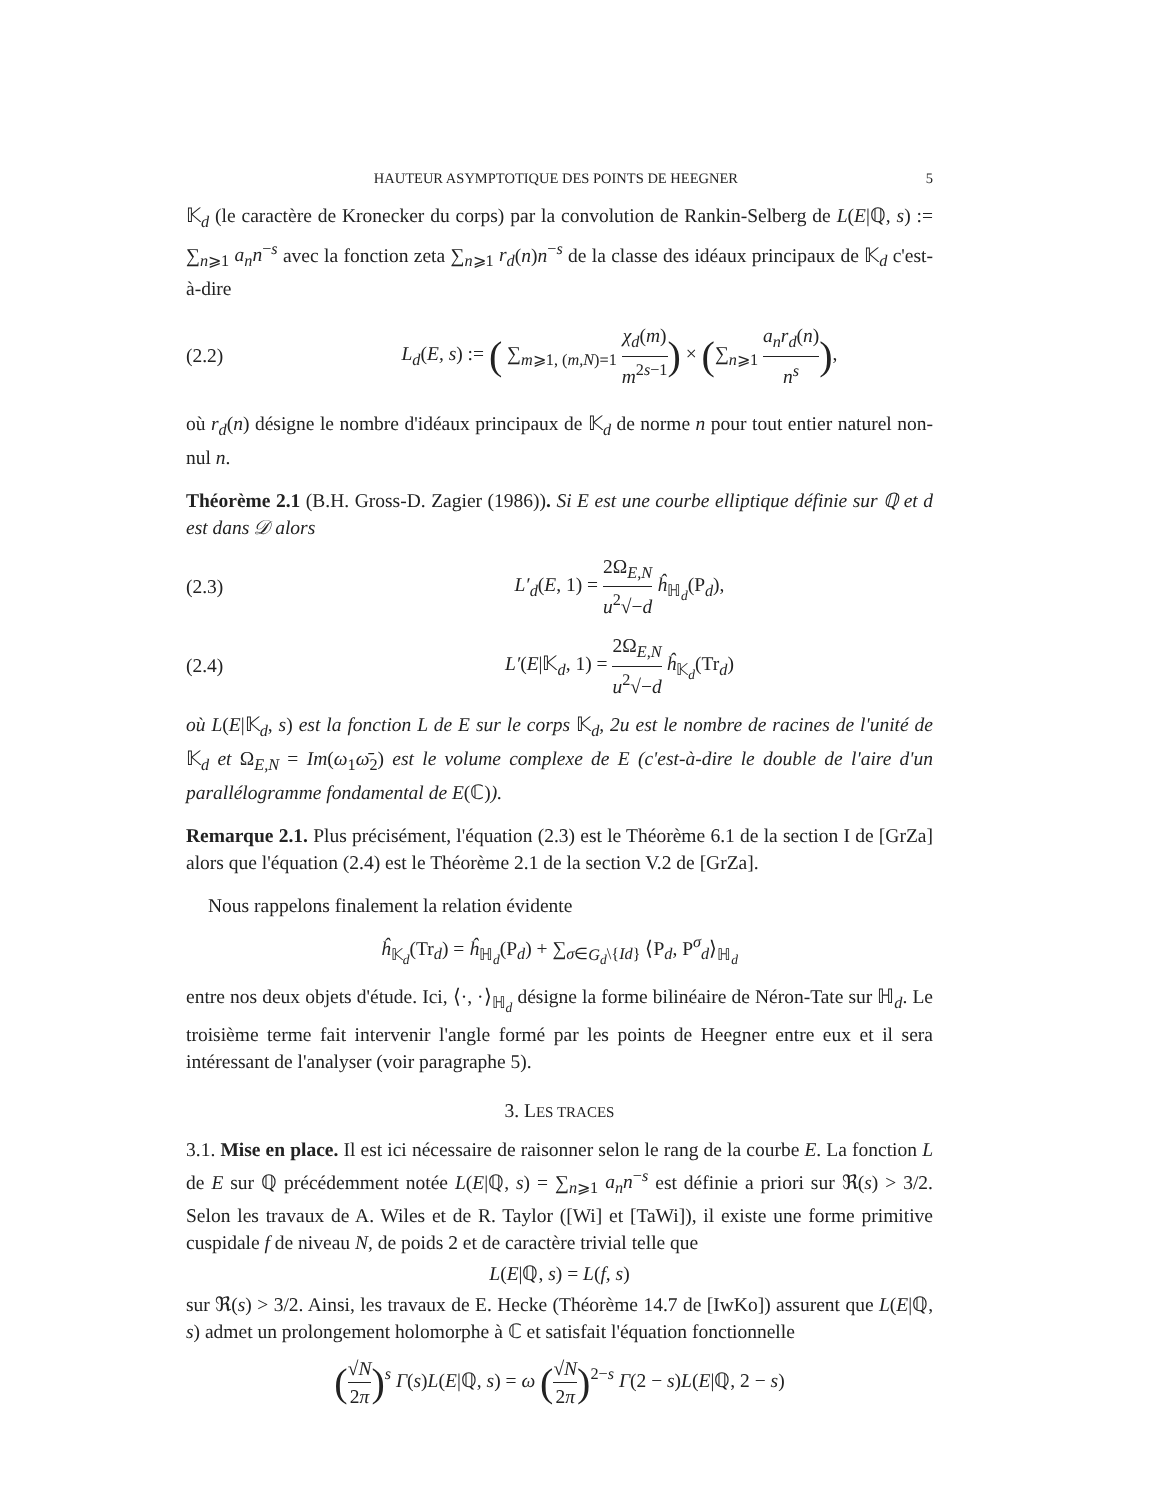HAUTEUR ASYMPTOTIQUE DES POINTS DE HEEGNER 5
𝕂<sub>d</sub> (le caractère de Kronecker du corps) par la convolution de Rankin-Selberg de L(E|ℚ, s) := ∑<sub>n⩾1</sub> a<sub>n</sub>n<sup>−s</sup> avec la fonction zeta ∑<sub>n⩾1</sub> r<sub>d</sub>(n)n<sup>−s</sup> de la classe des idéaux principaux de 𝕂<sub>d</sub> c'est-à-dire
(2.2) L<sub>d</sub>(E, s) := ( ∑<sub>m⩾1, (m,N)=1</sub> χ<sub>d</sub>(m) m<sup>2s−1</sup>) × (∑<sub>n⩾1</sub> a<sub>n</sub>r<sub>d</sub>(n) n<sup>s</sup>),
où r<sub>d</sub>(n) désigne le nombre d'idéaux principaux de 𝕂<sub>d</sub> de norme n pour tout entier naturel non-nul n.
Théorème 2.1 (B.H. Gross-D. Zagier (1986)). Si E est une courbe elliptique définie sur ℚ et d est dans 𝒟 alors
(2.3) L′<sub>d</sub>(E, 1) = 2Ω<sub>E,N</sub> u<sup>2</sup>√−d ĥ<sub>ℍ<sub>d</sub></sub>(P<sub>d</sub>),
(2.4) L′(E|𝕂<sub>d</sub>, 1) = 2Ω<sub>E,N</sub> u<sup>2</sup>√−d ĥ<sub>𝕂<sub>d</sub></sub>(Tr<sub>d</sub>)
où L(E|𝕂<sub>d</sub>, s) est la fonction L de E sur le corps 𝕂<sub>d</sub>, 2u est le nombre de racines de l'unité de 𝕂<sub>d</sub> et Ω<sub>E,N</sub> = Im(ω<sub>1</sub>ω̄<sub>2</sub>) est le volume complexe de E (c'est-à-dire le double de l'aire d'un parallélogramme fondamental de E(ℂ)).
Remarque 2.1. Plus précisément, l'équation (2.3) est le Théorème 6.1 de la section I de [GrZa] alors que l'équation (2.4) est le Théorème 2.1 de la section V.2 de [GrZa].
Nous rappelons finalement la relation évidente
ĥ<sub>𝕂<sub>d</sub></sub>(Tr<sub>d</sub>) = ĥ<sub>ℍ<sub>d</sub></sub>(P<sub>d</sub>) + ∑<sub>σ∈G<sub>d</sub>\{Id}</sub> ⟨P<sub>d</sub>, P<sup>σ</sup><sub>d</sub>⟩<sub>ℍ<sub>d</sub></sub>
entre nos deux objets d'étude. Ici, ⟨·, ·⟩<sub>ℍ<sub>d</sub></sub> désigne la forme bilinéaire de Néron-Tate sur ℍ<sub>d</sub>. Le troisième terme fait intervenir l'angle formé par les points de Heegner entre eux et il sera intéressant de l'analyser (voir paragraphe 5).
3. LES TRACES
3.1. Mise en place. Il est ici nécessaire de raisonner selon le rang de la courbe E. La fonction L de E sur ℚ précédemment notée L(E|ℚ, s) = ∑<sub>n⩾1</sub> a<sub>n</sub>n<sup>−s</sup> est définie a priori sur ℜ(s) > 3/2. Selon les travaux de A. Wiles et de R. Taylor ([Wi] et [TaWi]), il existe une forme primitive cuspidale f de niveau N, de poids 2 et de caractère trivial telle que
L(E|ℚ, s) = L(f, s)
sur ℜ(s) > 3/2. Ainsi, les travaux de E. Hecke (Théorème 14.7 de [IwKo]) assurent que L(E|ℚ, s) admet un prolongement holomorphe à ℂ et satisfait l'équation fonctionnelle
(√N 2π)<sup>s</sup> Γ(s)L(E|ℚ, s) = ω (√N 2π)<sup>2−s</sup> Γ(2 − s)L(E|ℚ, 2 − s)